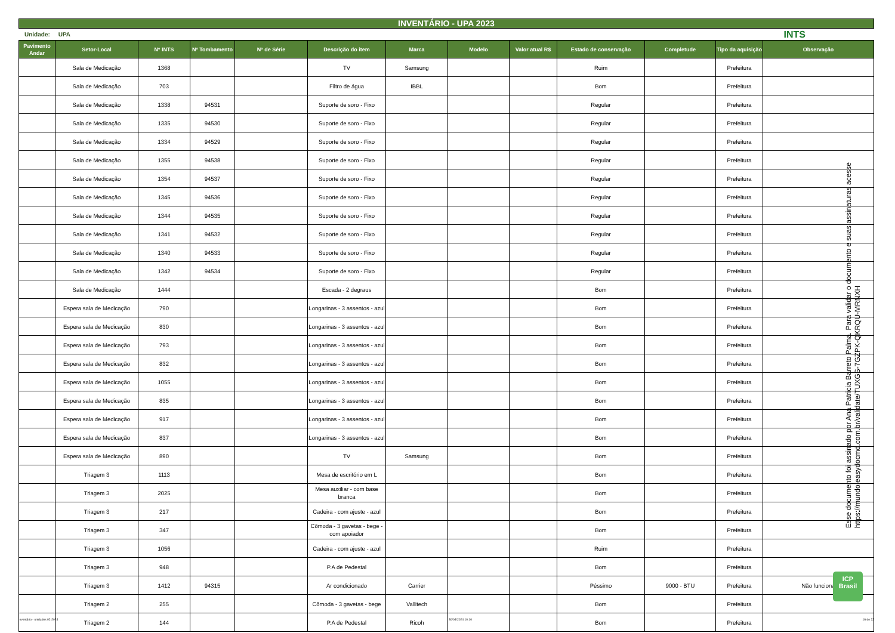INVENTÁRIO - UPA 2023
Unidade: UPA INTS
| Pavimento Andar | Setor-Local | Nº INTS | Nº Tombamento | Nº de Série | Descrição do item | Marca | Modelo | Valor atual R$ | Estado de conservação | Completude | Tipo da aquisição | Observação |
| --- | --- | --- | --- | --- | --- | --- | --- | --- | --- | --- | --- | --- |
| | Sala de Medicação | 1368 | | | TV | Samsung | | | Ruim | | Prefeitura | |
| | Sala de Medicação | 703 | | | Filtro de água | IBBL | | | Bom | | Prefeitura | |
| | Sala de Medicação | 1338 | 94531 | | Suporte de soro - Fixo | | | | Regular | | Prefeitura | |
| | Sala de Medicação | 1335 | 94530 | | Suporte de soro - Fixo | | | | Regular | | Prefeitura | |
| | Sala de Medicação | 1334 | 94529 | | Suporte de soro - Fixo | | | | Regular | | Prefeitura | |
| | Sala de Medicação | 1355 | 94538 | | Suporte de soro - Fixo | | | | Regular | | Prefeitura | |
| | Sala de Medicação | 1354 | 94537 | | Suporte de soro - Fixo | | | | Regular | | Prefeitura | |
| | Sala de Medicação | 1345 | 94536 | | Suporte de soro - Fixo | | | | Regular | | Prefeitura | |
| | Sala de Medicação | 1344 | 94535 | | Suporte de soro - Fixo | | | | Regular | | Prefeitura | |
| | Sala de Medicação | 1341 | 94532 | | Suporte de soro - Fixo | | | | Regular | | Prefeitura | |
| | Sala de Medicação | 1340 | 94533 | | Suporte de soro - Fixo | | | | Regular | | Prefeitura | |
| | Sala de Medicação | 1342 | 94534 | | Suporte de soro - Fixo | | | | Regular | | Prefeitura | |
| | Sala de Medicação | 1444 | | | Escada - 2 degraus | | | | Bom | | Prefeitura | |
| | Espera sala de Medicação | 790 | | | Longarinas - 3 assentos - azul | | | | Bom | | Prefeitura | |
| | Espera sala de Medicação | 830 | | | Longarinas - 3 assentos - azul | | | | Bom | | Prefeitura | |
| | Espera sala de Medicação | 793 | | | Longarinas - 3 assentos - azul | | | | Bom | | Prefeitura | |
| | Espera sala de Medicação | 832 | | | Longarinas - 3 assentos - azul | | | | Bom | | Prefeitura | |
| | Espera sala de Medicação | 1055 | | | Longarinas - 3 assentos - azul | | | | Bom | | Prefeitura | |
| | Espera sala de Medicação | 835 | | | Longarinas - 3 assentos - azul | | | | Bom | | Prefeitura | |
| | Espera sala de Medicação | 917 | | | Longarinas - 3 assentos - azul | | | | Bom | | Prefeitura | |
| | Espera sala de Medicação | 837 | | | Longarinas - 3 assentos - azul | | | | Bom | | Prefeitura | |
| | Espera sala de Medicação | 890 | | | TV | Samsung | | | Bom | | Prefeitura | |
| | Triagem 3 | 1113 | | | Mesa de escritório em L | | | | Bom | | Prefeitura | |
| | Triagem 3 | 2025 | | | Mesa auxiliar - com base branca | | | | Bom | | Prefeitura | |
| | Triagem 3 | 217 | | | Cadeira - com ajuste - azul | | | | Bom | | Prefeitura | |
| | Triagem 3 | 347 | | | Cômoda - 3 gavetas - bege - com apoiador | | | | Bom | | Prefeitura | |
| | Triagem 3 | 1056 | | | Cadeira - com ajuste - azul | | | | Ruim | | Prefeitura | |
| | Triagem 3 | 948 | | | P.A de Pedestal | | | | Bom | | Prefeitura | |
| | Triagem 3 | 1412 | 94315 | | Ar condicionado | Carrier | | | Péssimo | 9000 - BTU | Prefeitura | Não funciona |
| | Triagem 2 | 255 | | | Cômoda - 3 gavetas - bege | Vallitech | | | Bom | | Prefeitura | |
| | Triagem 2 | 144 | | | P.A de Pedestal | Ricoh | | | Bom | | Prefeitura | |
Esse documento foi assinado por Ana Patricia Barreto Palma. Para validar o documento e suas assinaturas acesse https://mundo.easydocmd.com.br/validate/TUXGS-7GZPK-QKRQU-MRNXH
ICP
Brasil
Inventário - unidades 02-2024 30/04/2024 10:10 16 de 22